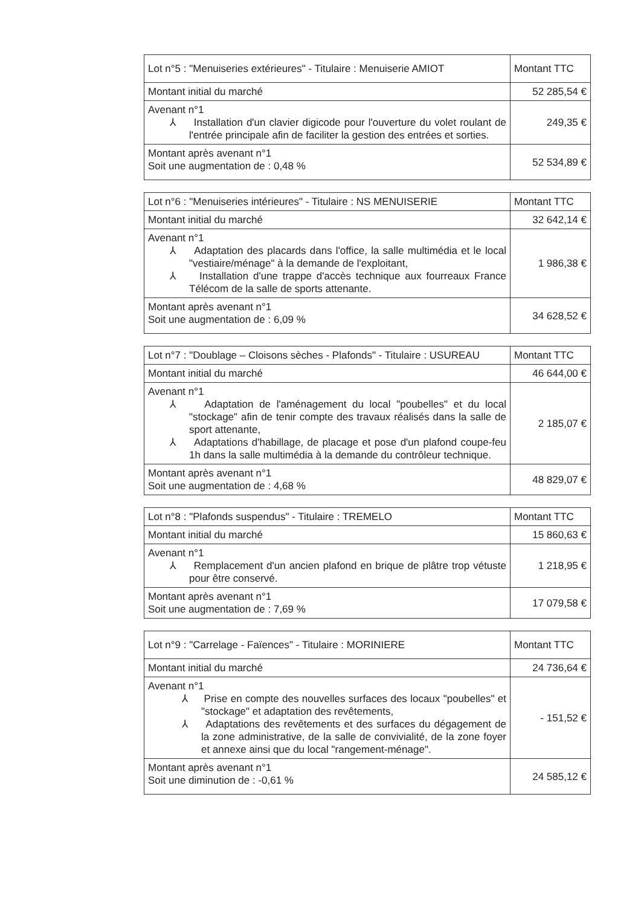| Lot n°5 : "Menuiseries extérieures" - Titulaire : Menuiserie AMIOT | Montant TTC |
| Montant initial du marché | 52 285,54 € |
| Avenant n°1 ⅄ Installation d'un clavier digicode pour l'ouverture du volet roulant de l'entrée principale afin de faciliter la gestion des entrées et sorties. | 249,35 € |
| Montant après avenant n°1 Soit une augmentation de : 0,48 % | 52 534,89 € |
| Lot n°6 : "Menuiseries intérieures" - Titulaire : NS MENUISERIE | Montant TTC |
| Montant initial du marché | 32 642,14 € |
| Avenant n°1 ⅄ Adaptation des placards dans l'office, la salle multimédia et le local "vestiaire/ménage" à la demande de l'exploitant, ⅄ Installation d'une trappe d'accès technique aux fourreaux France Télécom de la salle de sports attenante. | 1 986,38 € |
| Montant après avenant n°1 Soit une augmentation de : 6,09 % | 34 628,52 € |
| Lot n°7 : "Doublage – Cloisons sèches - Plafonds" - Titulaire : USUREAU | Montant TTC |
| Montant initial du marché | 46 644,00 € |
| Avenant n°1 ⅄ Adaptation de l'aménagement du local "poubelles" et du local "stockage" afin de tenir compte des travaux réalisés dans la salle de sport attenante, ⅄ Adaptations d'habillage, de placage et pose d'un plafond coupe-feu 1h dans la salle multimédia à la demande du contrôleur technique. | 2 185,07 € |
| Montant après avenant n°1 Soit une augmentation de : 4,68 % | 48 829,07 € |
| Lot n°8 : "Plafonds suspendus" - Titulaire : TREMELO | Montant TTC |
| Montant initial du marché | 15 860,63 € |
| Avenant n°1 ⅄ Remplacement d'un ancien plafond en brique de plâtre trop vétuste pour être conservé. | 1 218,95 € |
| Montant après avenant n°1 Soit une augmentation de : 7,69 % | 17 079,58 € |
| Lot n°9 : "Carrelage - Faïences" - Titulaire : MORINIERE | Montant TTC |
| Montant initial du marché | 24 736,64 € |
| Avenant n°1 ⅄ Prise en compte des nouvelles surfaces des locaux "poubelles" et "stockage" et adaptation des revêtements, ⅄ Adaptations des revêtements et des surfaces du dégagement de la zone administrative, de la salle de convivialité, de la zone foyer et annexe ainsi que du local "rangement-ménage". | - 151,52 € |
| Montant après avenant n°1 Soit une diminution de : -0,61 % | 24 585,12 € |